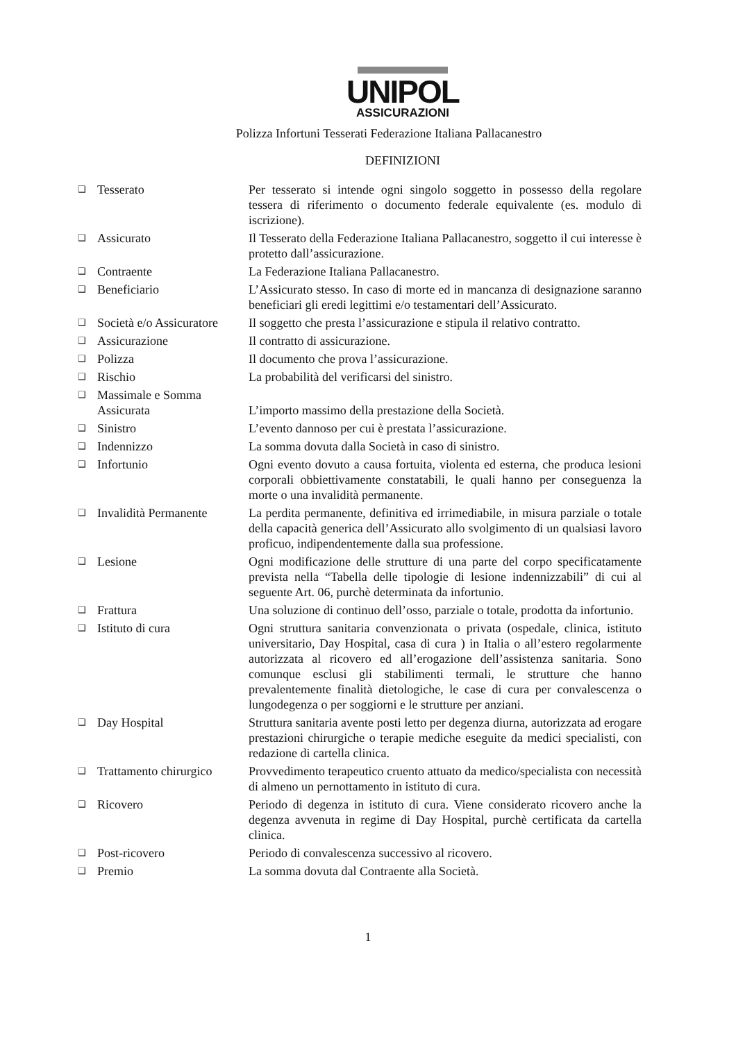UNIPOL
ASSICURAZIONI
Polizza Infortuni Tesserati Federazione Italiana Pallacanestro
DEFINIZIONI
| ❑ | Tesserato | Per tesserato si intende ogni singolo soggetto in possesso della regolare tessera di riferimento o documento federale equivalente (es. modulo di iscrizione). |
| ❑ | Assicurato | Il Tesserato della Federazione Italiana Pallacanestro, soggetto il cui interesse è protetto dall’assicurazione. |
| ❑ | Contraente | La Federazione Italiana Pallacanestro. |
| ❑ | Beneficiario | L’Assicurato stesso. In caso di morte ed in mancanza di designazione saranno beneficiari gli eredi legittimi e/o testamentari dell’Assicurato. |
| ❑ | Società e/o Assicuratore | Il soggetto che presta l’assicurazione e stipula il relativo contratto. |
| ❑ | Assicurazione | Il contratto di assicurazione. |
| ❑ | Polizza | Il documento che prova l’assicurazione. |
| ❑ | Rischio | La probabilità del verificarsi del sinistro. |
| ❑ | Massimale e Somma Assicurata | L’importo massimo della prestazione della Società. |
| ❑ | Sinistro | L’evento dannoso per cui è prestata l’assicurazione. |
| ❑ | Indennizzo | La somma dovuta dalla Società in caso di sinistro. |
| ❑ | Infortunio | Ogni evento dovuto a causa fortuita, violenta ed esterna, che produca lesioni corporali obbiettivamente constatabili, le quali hanno per conseguenza la morte o una invalidità permanente. |
| ❑ | Invalidità Permanente | La perdita permanente, definitiva ed irrimediabile, in misura parziale o totale della capacità generica dell’Assicurato allo svolgimento di un qualsiasi lavoro proficuo, indipendentemente dalla sua professione. |
| ❑ | Lesione | Ogni modificazione delle strutture di una parte del corpo specificatamente prevista nella “Tabella delle tipologie di lesione indennizzabili” di cui al seguente Art. 06, purchè determinata da infortunio. |
| ❑ | Frattura | Una soluzione di continuo dell’osso, parziale o totale, prodotta da infortunio. |
| ❑ | Istituto di cura | Ogni struttura sanitaria convenzionata o privata (ospedale, clinica, istituto universitario, Day Hospital, casa di cura ) in Italia o all’estero regolarmente autorizzata al ricovero ed all’erogazione dell’assistenza sanitaria. Sono comunque esclusi gli stabilimenti termali, le strutture che hanno prevalentemente finalità dietologiche, le case di cura per convalescenza o lungodegenza o per soggiorni e le strutture per anziani. |
| ❑ | Day Hospital | Struttura sanitaria avente posti letto per degenza diurna, autorizzata ad erogare prestazioni chirurgiche o terapie mediche eseguite da medici specialisti, con redazione di cartella clinica. |
| ❑ | Trattamento chirurgico | Provvedimento terapeutico cruento attuato da medico/specialista con necessità di almeno un pernottamento in istituto di cura. |
| ❑ | Ricovero | Periodo di degenza in istituto di cura. Viene considerato ricovero anche la degenza avvenuta in regime di Day Hospital, purchè certificata da cartella clinica. |
| ❑ | Post-ricovero | Periodo di convalescenza successivo al ricovero. |
| ❑ | Premio | La somma dovuta dal Contraente alla Società. |
1